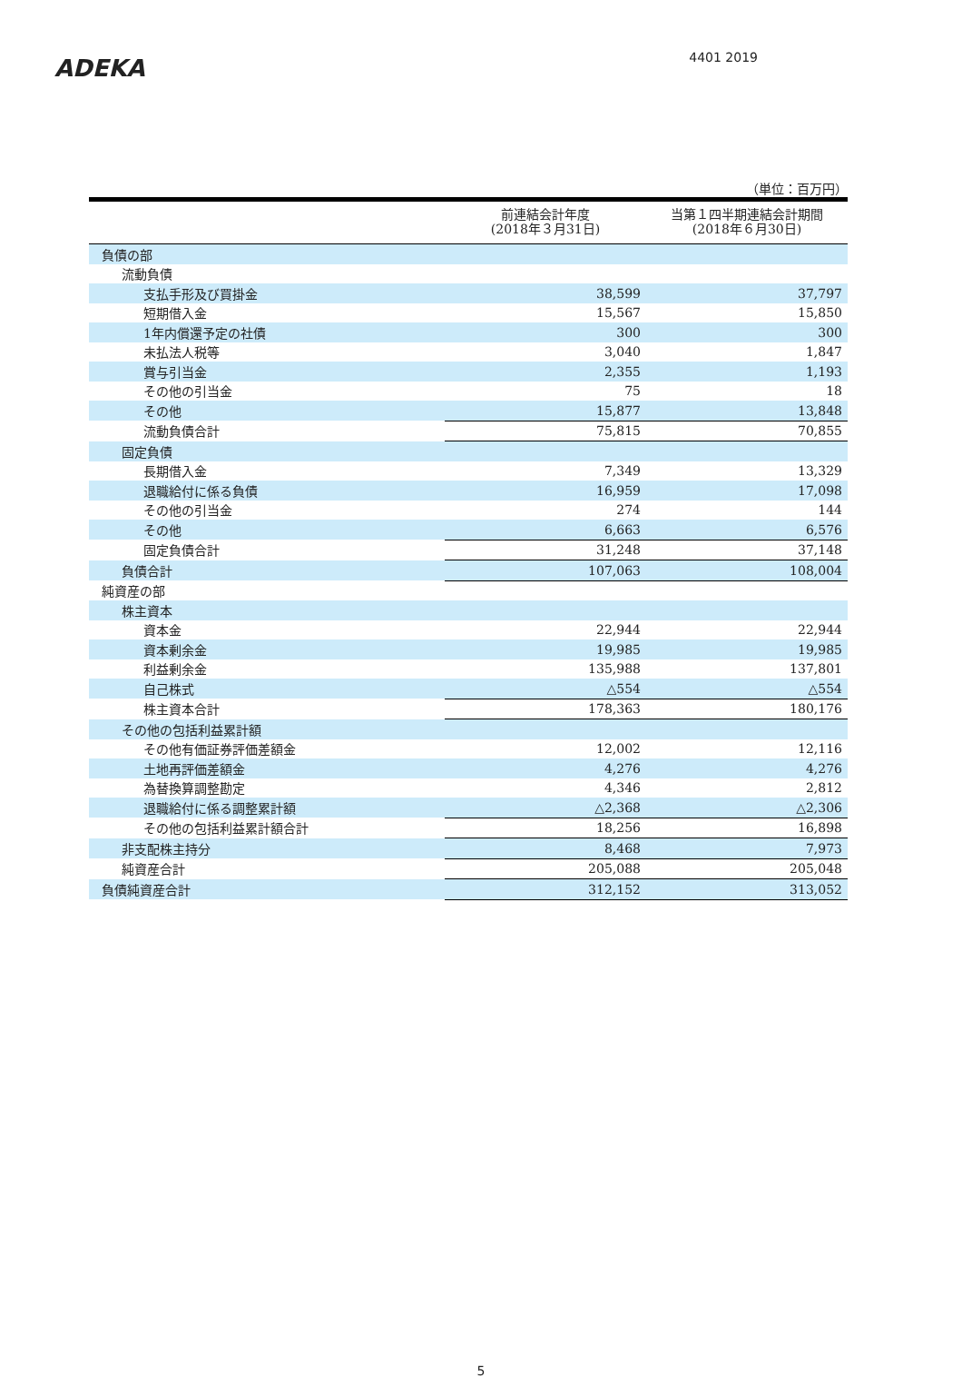ADEKA
4401 2019
（単位：百万円）
| | 前連結会計年度 (2018年３月31日) | 当第１四半期連結会計期間 (2018年６月30日) |
| --- | --- | --- |
| 負債の部 | | |
| 流動負債 | | |
| 支払手形及び買掛金 | 38,599 | 37,797 |
| 短期借入金 | 15,567 | 15,850 |
| 1年内償還予定の社債 | 300 | 300 |
| 未払法人税等 | 3,040 | 1,847 |
| 賞与引当金 | 2,355 | 1,193 |
| その他の引当金 | 75 | 18 |
| その他 | 15,877 | 13,848 |
| 流動負債合計 | 75,815 | 70,855 |
| 固定負債 | | |
| 長期借入金 | 7,349 | 13,329 |
| 退職給付に係る負債 | 16,959 | 17,098 |
| その他の引当金 | 274 | 144 |
| その他 | 6,663 | 6,576 |
| 固定負債合計 | 31,248 | 37,148 |
| 負債合計 | 107,063 | 108,004 |
| 純資産の部 | | |
| 株主資本 | | |
| 資本金 | 22,944 | 22,944 |
| 資本剰余金 | 19,985 | 19,985 |
| 利益剰余金 | 135,988 | 137,801 |
| 自己株式 | △554 | △554 |
| 株主資本合計 | 178,363 | 180,176 |
| その他の包括利益累計額 | | |
| その他有価証券評価差額金 | 12,002 | 12,116 |
| 土地再評価差額金 | 4,276 | 4,276 |
| 為替換算調整勘定 | 4,346 | 2,812 |
| 退職給付に係る調整累計額 | △2,368 | △2,306 |
| その他の包括利益累計額合計 | 18,256 | 16,898 |
| 非支配株主持分 | 8,468 | 7,973 |
| 純資産合計 | 205,088 | 205,048 |
| 負債純資産合計 | 312,152 | 313,052 |
5